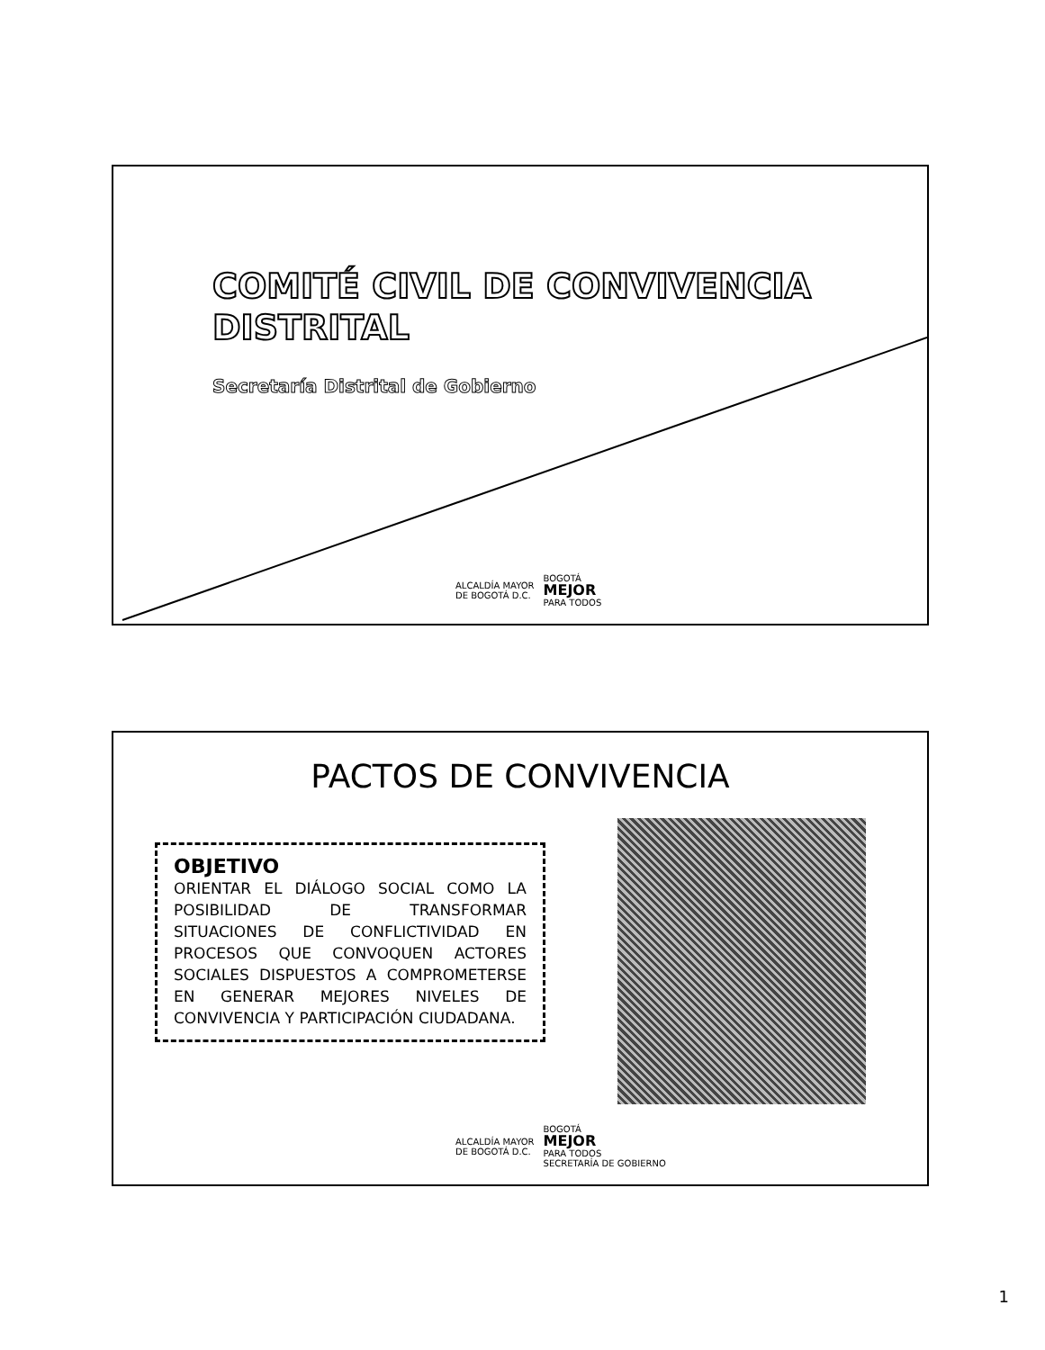COMITÉ CIVIL DE CONVIVENCIA
DISTRITAL
Secretaría Distrital de Gobierno
ALCALDÍA MAYOR
DE BOGOTÁ D.C. BOGOTÁ
MEJOR
PARA TODOS
PACTOS DE CONVIVENCIA
OBJETIVO
ORIENTAR EL DIÁLOGO SOCIAL COMO LA POSIBILIDAD DE TRANSFORMAR SITUACIONES DE CONFLICTIVIDAD EN PROCESOS QUE CONVOQUEN ACTORES SOCIALES DISPUESTOS A COMPROMETERSE EN GENERAR MEJORES NIVELES DE CONVIVENCIA Y PARTICIPACIÓN CIUDADANA.
ALCALDÍA MAYOR
DE BOGOTÁ D.C. BOGOTÁ
MEJOR
PARA TODOS
SECRETARÍA DE GOBIERNO
1